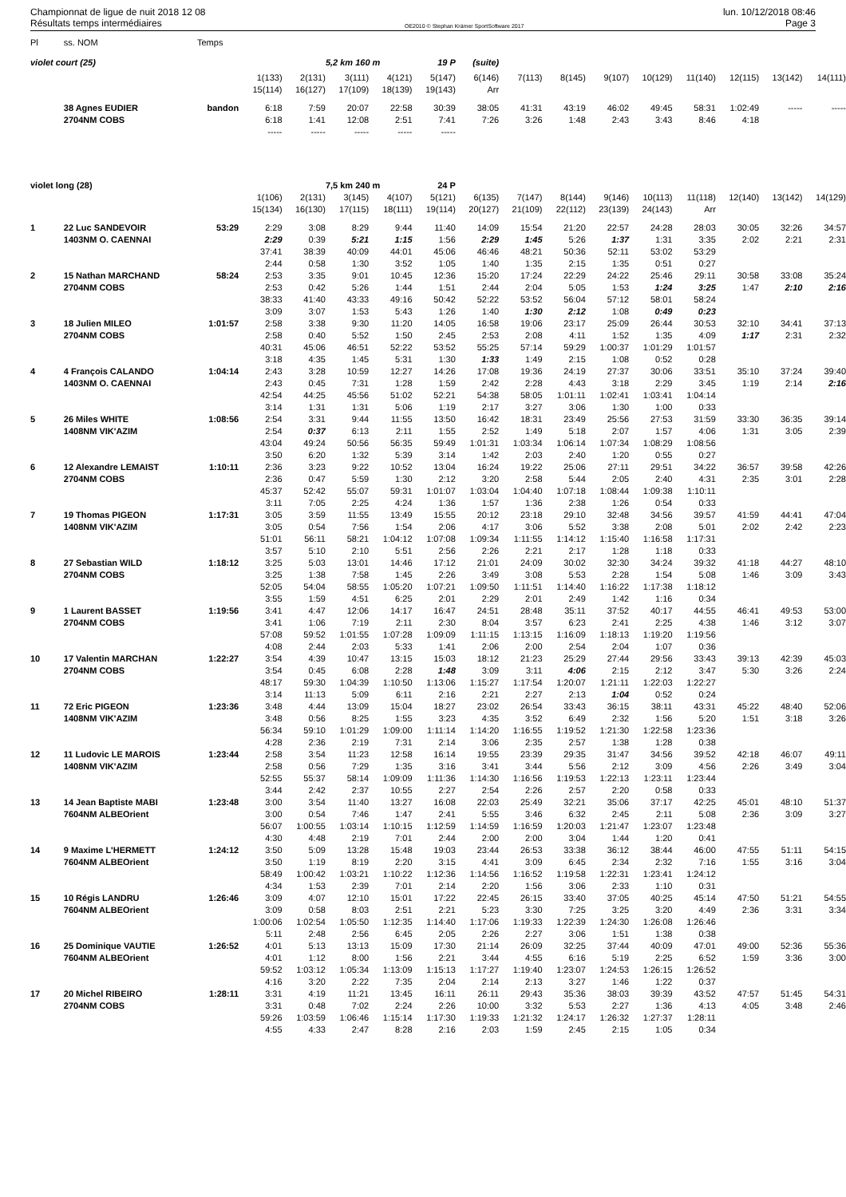Championnat de ligue de nuit 2018 12 08
Résultats temps intermédiaires
OE2010 © Stephan Krämer SportSoftware 2017
lun. 10/12/2018 08:46
Page 3
| Pl | ss. NOM | Temps | | | | | | | | | | | | | | |
| --- | --- | --- | --- | --- | --- | --- | --- | --- | --- | --- | --- | --- | --- | --- | --- | --- |
| violet court (25) | | | | | 5,2 km 160 m | | 19 P | (suite) | | | | | | | | |
| | | | 1(133) | 2(131) | 3(111) | 4(121) | 5(147) | 6(146) | 7(113) | 8(145) | 9(107) | 10(129) | 11(140) | 12(115) | 13(142) | 14(111) |
| | | | 15(114) | 16(127) | 17(109) | 18(139) | 19(143) | Arr | | | | | | | | |
| | 38 Agnes EUDIER | bandon | 6:18 | 7:59 | 20:07 | 22:58 | 30:39 | 38:05 | 41:31 | 43:19 | 46:02 | 49:45 | 58:31 | 1:02:49 | ----- | ----- |
| | 2704NM COBS | | 6:18 | 1:41 | 12:08 | 2:51 | 7:41 | 7:26 | 3:26 | 1:48 | 2:43 | 3:43 | 8:46 | 4:18 | | |
| | | | ----- | ----- | ----- | ----- | ----- | | | | | | | | | |
| violet long (28) | | | | | 7,5 km 240 m | | 24 P | | | | | | | | | |
| | | | 1(106) | 2(131) | 3(145) | 4(107) | 5(121) | 6(135) | 7(147) | 8(144) | 9(146) | 10(113) | 11(118) | 12(140) | 13(142) | 14(129) |
| | | | 15(134) | 16(130) | 17(115) | 18(111) | 19(114) | 20(127) | 21(109) | 22(112) | 23(139) | 24(143) | Arr | | | |
| 1 | 22 Luc SANDEVOIR | 53:29 | 2:29 | 3:08 | 8:29 | 9:44 | 11:40 | 14:09 | 15:54 | 21:20 | 22:57 | 24:28 | 28:03 | 30:05 | 32:26 | 34:57 |
| | 1403NM O. CAENNAI | | 2:29 | 0:39 | 5:21 | 1:15 | 1:56 | 2:29 | 1:45 | 5:26 | 1:37 | 1:31 | 3:35 | 2:02 | 2:21 | 2:31 |
| | | | 37:41 | 38:39 | 40:09 | 44:01 | 45:06 | 46:46 | 48:21 | 50:36 | 52:11 | 53:02 | 53:29 | | | |
| | | | 2:44 | 0:58 | 1:30 | 3:52 | 1:05 | 1:40 | 1:35 | 2:15 | 1:35 | 0:51 | 0:27 | | | |
| 2 | 15 Nathan MARCHAND | 58:24 | 2:53 | 3:35 | 9:01 | 10:45 | 12:36 | 15:20 | 17:24 | 22:29 | 24:22 | 25:46 | 29:11 | 30:58 | 33:08 | 35:24 |
| | 2704NM COBS | | 2:53 | 0:42 | 5:26 | 1:44 | 1:51 | 2:44 | 2:04 | 5:05 | 1:53 | 1:24 | 3:25 | 1:47 | 2:10 | 2:16 |
| | | | 38:33 | 41:40 | 43:33 | 49:16 | 50:42 | 52:22 | 53:52 | 56:04 | 57:12 | 58:01 | 58:24 | | | |
| | | | 3:09 | 3:07 | 1:53 | 5:43 | 1:26 | 1:40 | 1:30 | 2:12 | 1:08 | 0:49 | 0:23 | | | |
| 3 | 18 Julien MILEO | 1:01:57 | 2:58 | 3:38 | 9:30 | 11:20 | 14:05 | 16:58 | 19:06 | 23:17 | 25:09 | 26:44 | 30:53 | 32:10 | 34:41 | 37:13 |
| | 2704NM COBS | | 2:58 | 0:40 | 5:52 | 1:50 | 2:45 | 2:53 | 2:08 | 4:11 | 1:52 | 1:35 | 4:09 | 1:17 | 2:31 | 2:32 |
| | | | 40:31 | 45:06 | 46:51 | 52:22 | 53:52 | 55:25 | 57:14 | 59:29 | 1:00:37 | 1:01:29 | 1:01:57 | | | |
| | | | 3:18 | 4:35 | 1:45 | 5:31 | 1:30 | 1:33 | 1:49 | 2:15 | 1:08 | 0:52 | 0:28 | | | |
| 4 | 4 François CALANDO | 1:04:14 | 2:43 | 3:28 | 10:59 | 12:27 | 14:26 | 17:08 | 19:36 | 24:19 | 27:37 | 30:06 | 33:51 | 35:10 | 37:24 | 39:40 |
| | 1403NM O. CAENNAI | | 2:43 | 0:45 | 7:31 | 1:28 | 1:59 | 2:42 | 2:28 | 4:43 | 3:18 | 2:29 | 3:45 | 1:19 | 2:14 | 2:16 |
| | | | 42:54 | 44:25 | 45:56 | 51:02 | 52:21 | 54:38 | 58:05 | 1:01:11 | 1:02:41 | 1:03:41 | 1:04:14 | | | |
| | | | 3:14 | 1:31 | 1:31 | 5:06 | 1:19 | 2:17 | 3:27 | 3:06 | 1:30 | 1:00 | 0:33 | | | |
| 5 | 26 Miles WHITE | 1:08:56 | 2:54 | 3:31 | 9:44 | 11:55 | 13:50 | 16:42 | 18:31 | 23:49 | 25:56 | 27:53 | 31:59 | 33:30 | 36:35 | 39:14 |
| | 1408NM VIK'AZIM | | 2:54 | 0:37 | 6:13 | 2:11 | 1:55 | 2:52 | 1:49 | 5:18 | 2:07 | 1:57 | 4:06 | 1:31 | 3:05 | 2:39 |
| | | | 43:04 | 49:24 | 50:56 | 56:35 | 59:49 | 1:01:31 | 1:03:34 | 1:06:14 | 1:07:34 | 1:08:29 | 1:08:56 | | | |
| | | | 3:50 | 6:20 | 1:32 | 5:39 | 3:14 | 1:42 | 2:03 | 2:40 | 1:20 | 0:55 | 0:27 | | | |
| 6 | 12 Alexandre LEMAIST | 1:10:11 | 2:36 | 3:23 | 9:22 | 10:52 | 13:04 | 16:24 | 19:22 | 25:06 | 27:11 | 29:51 | 34:22 | 36:57 | 39:58 | 42:26 |
| | 2704NM COBS | | 2:36 | 0:47 | 5:59 | 1:30 | 2:12 | 3:20 | 2:58 | 5:44 | 2:05 | 2:40 | 4:31 | 2:35 | 3:01 | 2:28 |
| | | | 45:37 | 52:42 | 55:07 | 59:31 | 1:01:07 | 1:03:04 | 1:04:40 | 1:07:18 | 1:08:44 | 1:09:38 | 1:10:11 | | | |
| | | | 3:11 | 7:05 | 2:25 | 4:24 | 1:36 | 1:57 | 1:36 | 2:38 | 1:26 | 0:54 | 0:33 | | | |
| 7 | 19 Thomas PIGEON | 1:17:31 | 3:05 | 3:59 | 11:55 | 13:49 | 15:55 | 20:12 | 23:18 | 29:10 | 32:48 | 34:56 | 39:57 | 41:59 | 44:41 | 47:04 |
| | 1408NM VIK'AZIM | | 3:05 | 0:54 | 7:56 | 1:54 | 2:06 | 4:17 | 3:06 | 5:52 | 3:38 | 2:08 | 5:01 | 2:02 | 2:42 | 2:23 |
| | | | 51:01 | 56:11 | 58:21 | 1:04:12 | 1:07:08 | 1:09:34 | 1:11:55 | 1:14:12 | 1:15:40 | 1:16:58 | 1:17:31 | | | |
| | | | 3:57 | 5:10 | 2:10 | 5:51 | 2:56 | 2:26 | 2:21 | 2:17 | 1:28 | 1:18 | 0:33 | | | |
| 8 | 27 Sebastian WILD | 1:18:12 | 3:25 | 5:03 | 13:01 | 14:46 | 17:12 | 21:01 | 24:09 | 30:02 | 32:30 | 34:24 | 39:32 | 41:18 | 44:27 | 48:10 |
| | 2704NM COBS | | 3:25 | 1:38 | 7:58 | 1:45 | 2:26 | 3:49 | 3:08 | 5:53 | 2:28 | 1:54 | 5:08 | 1:46 | 3:09 | 3:43 |
| | | | 52:05 | 54:04 | 58:55 | 1:05:20 | 1:07:21 | 1:09:50 | 1:11:51 | 1:14:40 | 1:16:22 | 1:17:38 | 1:18:12 | | | |
| | | | 3:55 | 1:59 | 4:51 | 6:25 | 2:01 | 2:29 | 2:01 | 2:49 | 1:42 | 1:16 | 0:34 | | | |
| 9 | 1 Laurent BASSET | 1:19:56 | 3:41 | 4:47 | 12:06 | 14:17 | 16:47 | 24:51 | 28:48 | 35:11 | 37:52 | 40:17 | 44:55 | 46:41 | 49:53 | 53:00 |
| | 2704NM COBS | | 3:41 | 1:06 | 7:19 | 2:11 | 2:30 | 8:04 | 3:57 | 6:23 | 2:41 | 2:25 | 4:38 | 1:46 | 3:12 | 3:07 |
| | | | 57:08 | 59:52 | 1:01:55 | 1:07:28 | 1:09:09 | 1:11:15 | 1:13:15 | 1:16:09 | 1:18:13 | 1:19:20 | 1:19:56 | | | |
| | | | 4:08 | 2:44 | 2:03 | 5:33 | 1:41 | 2:06 | 2:00 | 2:54 | 2:04 | 1:07 | 0:36 | | | |
| 10 | 17 Valentin MARCHAN | 1:22:27 | 3:54 | 4:39 | 10:47 | 13:15 | 15:03 | 18:12 | 21:23 | 25:29 | 27:44 | 29:56 | 33:43 | 39:13 | 42:39 | 45:03 |
| | 2704NM COBS | | 3:54 | 0:45 | 6:08 | 2:28 | 1:48 | 3:09 | 3:11 | 4:06 | 2:15 | 2:12 | 3:47 | 5:30 | 3:26 | 2:24 |
| | | | 48:17 | 59:30 | 1:04:39 | 1:10:50 | 1:13:06 | 1:15:27 | 1:17:54 | 1:20:07 | 1:21:11 | 1:22:03 | 1:22:27 | | | |
| | | | 3:14 | 11:13 | 5:09 | 6:11 | 2:16 | 2:21 | 2:27 | 2:13 | 1:04 | 0:52 | 0:24 | | | |
| 11 | 72 Eric PIGEON | 1:23:36 | 3:48 | 4:44 | 13:09 | 15:04 | 18:27 | 23:02 | 26:54 | 33:43 | 36:15 | 38:11 | 43:31 | 45:22 | 48:40 | 52:06 |
| | 1408NM VIK'AZIM | | 3:48 | 0:56 | 8:25 | 1:55 | 3:23 | 4:35 | 3:52 | 6:49 | 2:32 | 1:56 | 5:20 | 1:51 | 3:18 | 3:26 |
| | | | 56:34 | 59:10 | 1:01:29 | 1:09:00 | 1:11:14 | 1:14:20 | 1:16:55 | 1:19:52 | 1:21:30 | 1:22:58 | 1:23:36 | | | |
| | | | 4:28 | 2:36 | 2:19 | 7:31 | 2:14 | 3:06 | 2:35 | 2:57 | 1:38 | 1:28 | 0:38 | | | |
| 12 | 11 Ludovic LE MAROIS | 1:23:44 | 2:58 | 3:54 | 11:23 | 12:58 | 16:14 | 19:55 | 23:39 | 29:35 | 31:47 | 34:56 | 39:52 | 42:18 | 46:07 | 49:11 |
| | 1408NM VIK'AZIM | | 2:58 | 0:56 | 7:29 | 1:35 | 3:16 | 3:41 | 3:44 | 5:56 | 2:12 | 3:09 | 4:56 | 2:26 | 3:49 | 3:04 |
| | | | 52:55 | 55:37 | 58:14 | 1:09:09 | 1:11:36 | 1:14:30 | 1:16:56 | 1:19:53 | 1:22:13 | 1:23:11 | 1:23:44 | | | |
| | | | 3:44 | 2:42 | 2:37 | 10:55 | 2:27 | 2:54 | 2:26 | 2:57 | 2:20 | 0:58 | 0:33 | | | |
| 13 | 14 Jean Baptiste MABI | 1:23:48 | 3:00 | 3:54 | 11:40 | 13:27 | 16:08 | 22:03 | 25:49 | 32:21 | 35:06 | 37:17 | 42:25 | 45:01 | 48:10 | 51:37 |
| | 7604NM ALBEOrient | | 3:00 | 0:54 | 7:46 | 1:47 | 2:41 | 5:55 | 3:46 | 6:32 | 2:45 | 2:11 | 5:08 | 2:36 | 3:09 | 3:27 |
| | | | 56:07 | 1:00:55 | 1:03:14 | 1:10:15 | 1:12:59 | 1:14:59 | 1:16:59 | 1:20:03 | 1:21:47 | 1:23:07 | 1:23:48 | | | |
| | | | 4:30 | 4:48 | 2:19 | 7:01 | 2:44 | 2:00 | 2:00 | 3:04 | 1:44 | 1:20 | 0:41 | | | |
| 14 | 9 Maxime L'HERMETT | 1:24:12 | 3:50 | 5:09 | 13:28 | 15:48 | 19:03 | 23:44 | 26:53 | 33:38 | 36:12 | 38:44 | 46:00 | 47:55 | 51:11 | 54:15 |
| | 7604NM ALBEOrient | | 3:50 | 1:19 | 8:19 | 2:20 | 3:15 | 4:41 | 3:09 | 6:45 | 2:34 | 2:32 | 7:16 | 1:55 | 3:16 | 3:04 |
| | | | 58:49 | 1:00:42 | 1:03:21 | 1:10:22 | 1:12:36 | 1:14:56 | 1:16:52 | 1:19:58 | 1:22:31 | 1:23:41 | 1:24:12 | | | |
| | | | 4:34 | 1:53 | 2:39 | 7:01 | 2:14 | 2:20 | 1:56 | 3:06 | 2:33 | 1:10 | 0:31 | | | |
| 15 | 10 Régis LANDRU | 1:26:46 | 3:09 | 4:07 | 12:10 | 15:01 | 17:22 | 22:45 | 26:15 | 33:40 | 37:05 | 40:25 | 45:14 | 47:50 | 51:21 | 54:55 |
| | 7604NM ALBEOrient | | 3:09 | 0:58 | 8:03 | 2:51 | 2:21 | 5:23 | 3:30 | 7:25 | 3:25 | 3:20 | 4:49 | 2:36 | 3:31 | 3:34 |
| | | | 1:00:06 | 1:02:54 | 1:05:50 | 1:12:35 | 1:14:40 | 1:17:06 | 1:19:33 | 1:22:39 | 1:24:30 | 1:26:08 | 1:26:46 | | | |
| | | | 5:11 | 2:48 | 2:56 | 6:45 | 2:05 | 2:26 | 2:27 | 3:06 | 1:51 | 1:38 | 0:38 | | | |
| 16 | 25 Dominique VAUTIE | 1:26:52 | 4:01 | 5:13 | 13:13 | 15:09 | 17:30 | 21:14 | 26:09 | 32:25 | 37:44 | 40:09 | 47:01 | 49:00 | 52:36 | 55:36 |
| | 7604NM ALBEOrient | | 4:01 | 1:12 | 8:00 | 1:56 | 2:21 | 3:44 | 4:55 | 6:16 | 5:19 | 2:25 | 6:52 | 1:59 | 3:36 | 3:00 |
| | | | 59:52 | 1:03:12 | 1:05:34 | 1:13:09 | 1:15:13 | 1:17:27 | 1:19:40 | 1:23:07 | 1:24:53 | 1:26:15 | 1:26:52 | | | |
| | | | 4:16 | 3:20 | 2:22 | 7:35 | 2:04 | 2:14 | 2:13 | 3:27 | 1:46 | 1:22 | 0:37 | | | |
| 17 | 20 Michel RIBEIRO | 1:28:11 | 3:31 | 4:19 | 11:21 | 13:45 | 16:11 | 26:11 | 29:43 | 35:36 | 38:03 | 39:39 | 43:52 | 47:57 | 51:45 | 54:31 |
| | 2704NM COBS | | 3:31 | 0:48 | 7:02 | 2:24 | 2:26 | 10:00 | 3:32 | 5:53 | 2:27 | 1:36 | 4:13 | 4:05 | 3:48 | 2:46 |
| | | | 59:26 | 1:03:59 | 1:06:46 | 1:15:14 | 1:17:30 | 1:19:33 | 1:21:32 | 1:24:17 | 1:26:32 | 1:27:37 | 1:28:11 | | | |
| | | | 4:55 | 4:33 | 2:47 | 8:28 | 2:16 | 2:03 | 1:59 | 2:45 | 2:15 | 1:05 | 0:34 | | | |